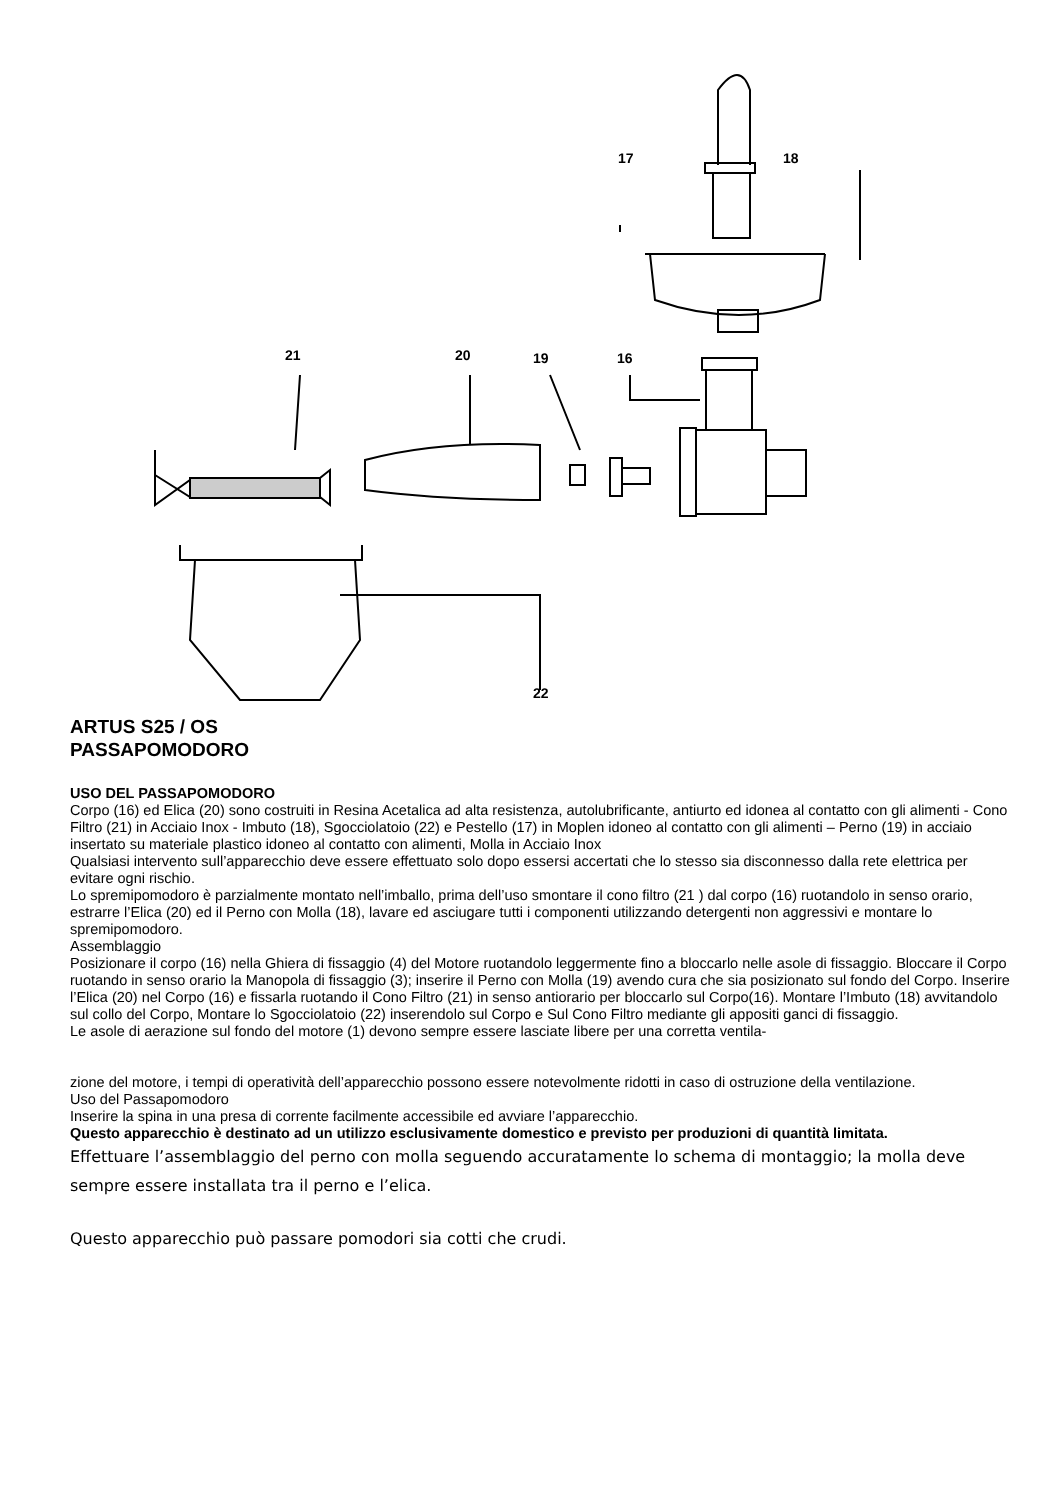17 18
21 20 19 16
22
ARTUS S25 / OS
PASSAPOMODORO
USO DEL PASSAPOMODORO
Corpo (16) ed Elica (20) sono costruiti in Resina Acetalica ad alta resistenza, autolubrificante, antiurto ed idonea al contatto con gli alimenti - Cono Filtro (21) in Acciaio Inox - Imbuto (18), Sgocciolatoio (22) e Pestello (17) in Moplen idoneo al contatto con gli alimenti – Perno (19) in acciaio insertato su materiale plastico idoneo al contatto con alimenti, Molla in Acciaio Inox
Qualsiasi intervento sull’apparecchio deve essere effettuato solo dopo essersi accertati che lo stesso sia disconnesso dalla rete elettrica per evitare ogni rischio.
Lo spremipomodoro è parzialmente montato nell’imballo, prima dell’uso smontare il cono filtro (21 ) dal corpo (16) ruotandolo in senso orario, estrarre l’Elica (20) ed il Perno con Molla (18), lavare ed asciugare tutti i componenti utilizzando detergenti non aggressivi e montare lo spremipomodoro.
Assemblaggio
Posizionare il corpo (16) nella Ghiera di fissaggio (4) del Motore ruotandolo leggermente fino a bloccarlo nelle asole di fissaggio. Bloccare il Corpo ruotando in senso orario la Manopola di fissaggio (3); inserire il Perno con Molla (19) avendo cura che sia posizionato sul fondo del Corpo. Inserire l’Elica (20) nel Corpo (16) e fissarla ruotando il Cono Filtro (21) in senso antiorario per bloccarlo sul Corpo(16). Montare l’Imbuto (18) avvitandolo sul collo del Corpo, Montare lo Sgocciolatoio (22) inserendolo sul Corpo e Sul Cono Filtro mediante gli appositi ganci di fissaggio.
Le asole di aerazione sul fondo del motore (1) devono sempre essere lasciate libere per una corretta ventila-
zione del motore, i tempi di operatività dell’apparecchio possono essere notevolmente ridotti in caso di ostruzione della ventilazione.
Uso del Passapomodoro
Inserire la spina in una presa di corrente facilmente accessibile ed avviare l’apparecchio.
Questo apparecchio è destinato ad un utilizzo esclusivamente domestico e previsto per produzioni di quantità limitata.
Effettuare l’assemblaggio del perno con molla seguendo accuratamente lo schema di montaggio; la molla deve sempre essere installata tra il perno e l’elica.
Questo apparecchio può passare pomodori sia cotti che crudi.